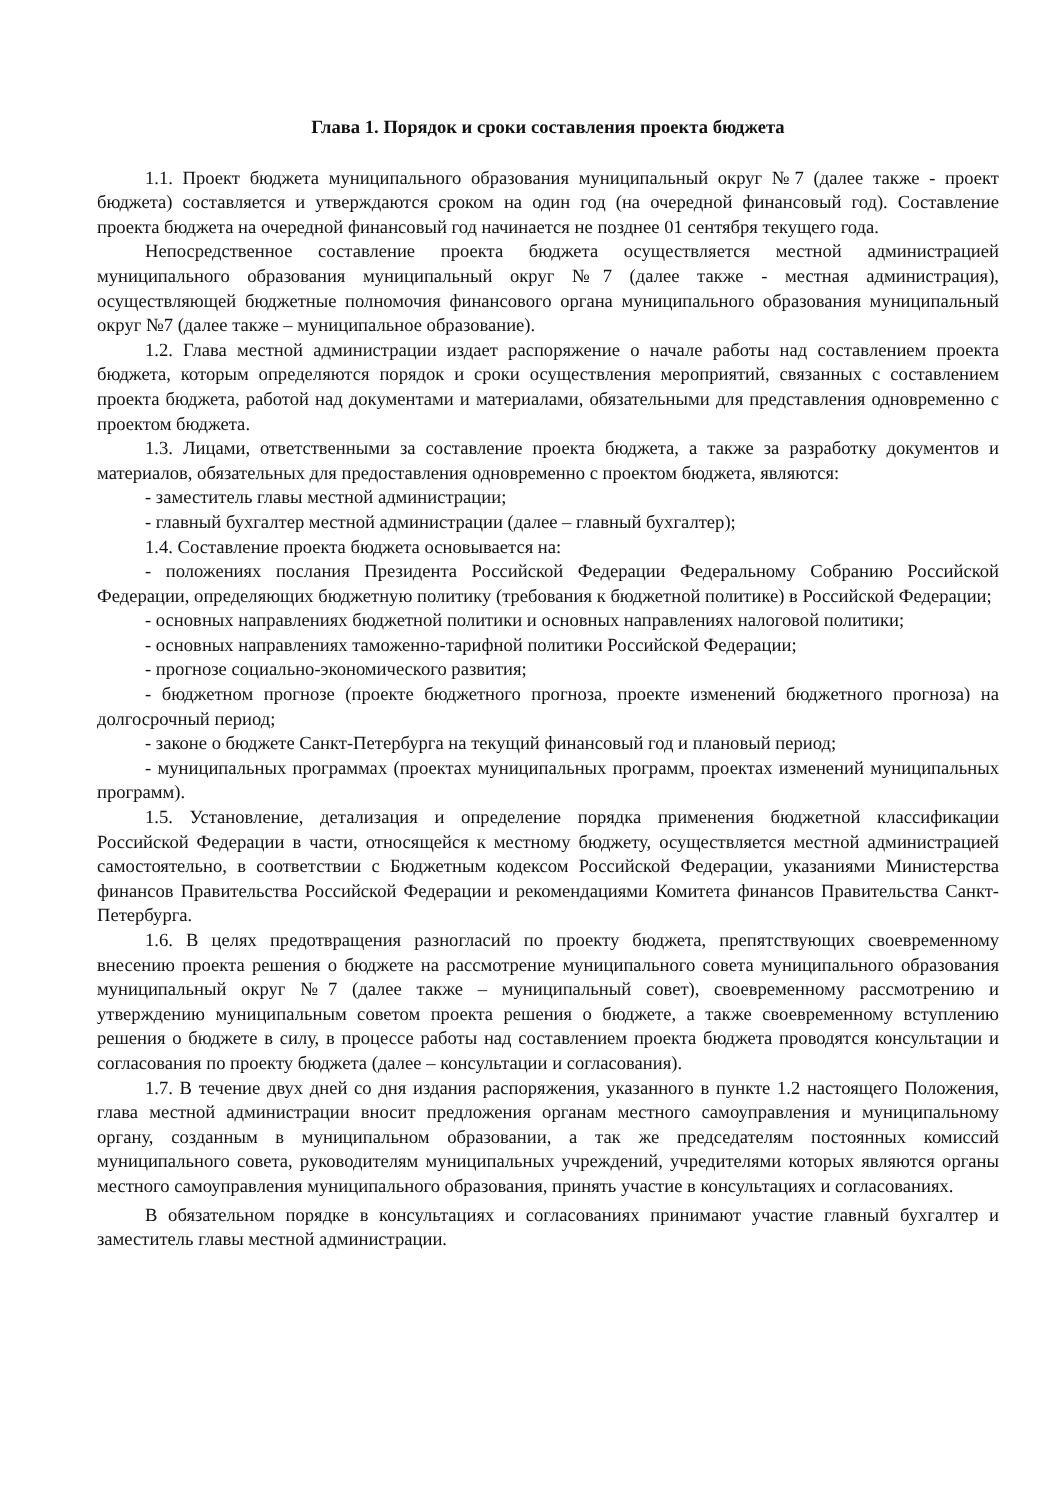Глава 1. Порядок и сроки составления проекта бюджета
1.1. Проект бюджета муниципального образования муниципальный округ №7 (далее также - проект бюджета) составляется и утверждаются сроком на один год (на очередной финансовый год). Составление проекта бюджета на очередной финансовый год начинается не позднее 01 сентября текущего года.
Непосредственное составление проекта бюджета осуществляется местной администрацией муниципального образования муниципальный округ №7 (далее также - местная администрация), осуществляющей бюджетные полномочия финансового органа муниципального образования муниципальный округ №7 (далее также – муниципальное образование).
1.2. Глава местной администрации издает распоряжение о начале работы над составлением проекта бюджета, которым определяются порядок и сроки осуществления мероприятий, связанных с составлением проекта бюджета, работой над документами и материалами, обязательными для представления одновременно с проектом бюджета.
1.3. Лицами, ответственными за составление проекта бюджета, а также за разработку документов и материалов, обязательных для предоставления одновременно с проектом бюджета, являются:
- заместитель главы местной администрации;
- главный бухгалтер местной администрации (далее – главный бухгалтер);
1.4. Составление проекта бюджета основывается на:
- положениях послания Президента Российской Федерации Федеральному Собранию Российской Федерации, определяющих бюджетную политику (требования к бюджетной политике) в Российской Федерации;
- основных направлениях бюджетной политики и основных направлениях налоговой политики;
- основных направлениях таможенно-тарифной политики Российской Федерации;
- прогнозе социально-экономического развития;
- бюджетном прогнозе (проекте бюджетного прогноза, проекте изменений бюджетного прогноза) на долгосрочный период;
- законе о бюджете Санкт-Петербурга на текущий финансовый год и плановый период;
- муниципальных программах (проектах муниципальных программ, проектах изменений муниципальных программ).
1.5. Установление, детализация и определение порядка применения бюджетной классификации Российской Федерации в части, относящейся к местному бюджету, осуществляется местной администрацией самостоятельно, в соответствии с Бюджетным кодексом Российской Федерации, указаниями Министерства финансов Правительства Российской Федерации и рекомендациями Комитета финансов Правительства Санкт-Петербурга.
1.6. В целях предотвращения разногласий по проекту бюджета, препятствующих своевременному внесению проекта решения о бюджете на рассмотрение муниципального совета муниципального образования муниципальный округ №7 (далее также – муниципальный совет), своевременному рассмотрению и утверждению муниципальным советом проекта решения о бюджете, а также своевременному вступлению решения о бюджете в силу, в процессе работы над составлением проекта бюджета проводятся консультации и согласования по проекту бюджета (далее – консультации и согласования).
1.7. В течение двух дней со дня издания распоряжения, указанного в пункте 1.2 настоящего Положения, глава местной администрации вносит предложения органам местного самоуправления и муниципальному органу, созданным в муниципальном образовании, а так же председателям постоянных комиссий муниципального совета, руководителям муниципальных учреждений, учредителями которых являются органы местного самоуправления муниципального образования, принять участие в консультациях и согласованиях.
В обязательном порядке в консультациях и согласованиях принимают участие главный бухгалтер и заместитель главы местной администрации.